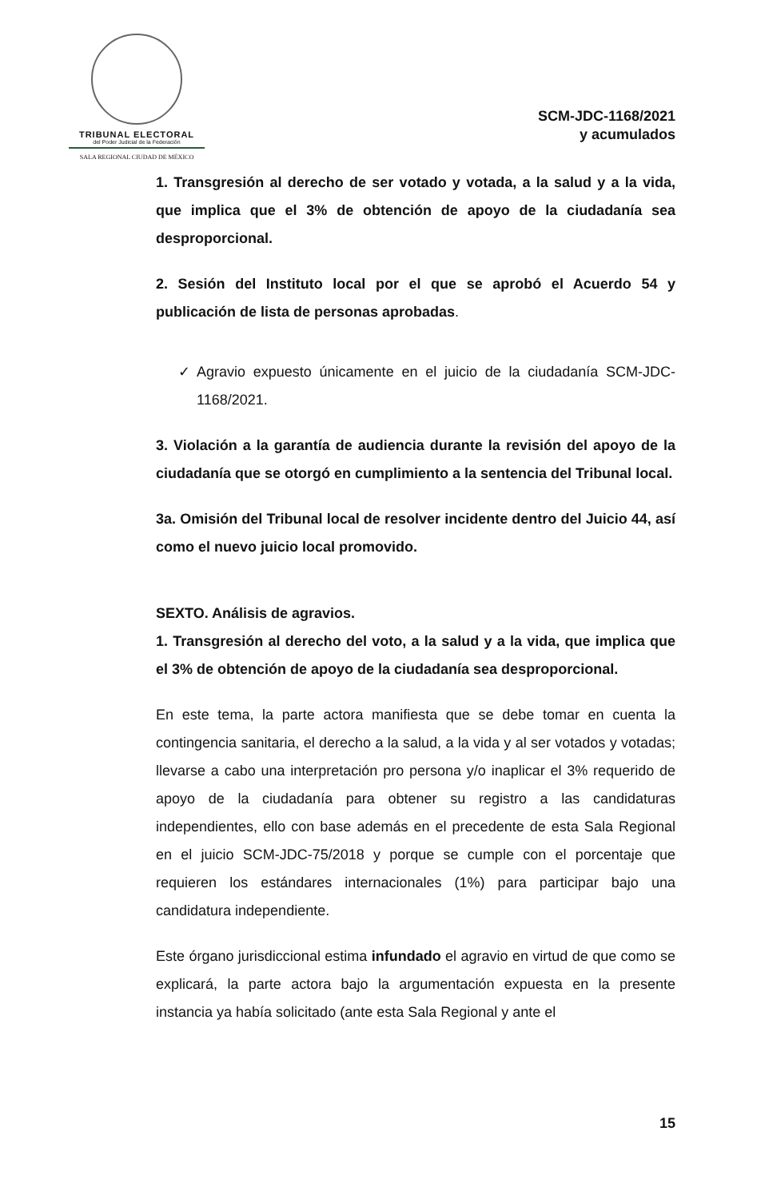TRIBUNAL ELECTORAL
del Poder Judicial de la Federación
SALA REGIONAL CIUDAD DE MÉXICO
SCM-JDC-1168/2021
y acumulados
1. Transgresión al derecho de ser votado y votada, a la salud y a la vida, que implica que el 3% de obtención de apoyo de la ciudadanía sea desproporcional.
2. Sesión del Instituto local por el que se aprobó el Acuerdo 54 y publicación de lista de personas aprobadas.
✓ Agravio expuesto únicamente en el juicio de la ciudadanía SCM-JDC-1168/2021.
3. Violación a la garantía de audiencia durante la revisión del apoyo de la ciudadanía que se otorgó en cumplimiento a la sentencia del Tribunal local.
3a. Omisión del Tribunal local de resolver incidente dentro del Juicio 44, así como el nuevo juicio local promovido.
SEXTO. Análisis de agravios.
1. Transgresión al derecho del voto, a la salud y a la vida, que implica que el 3% de obtención de apoyo de la ciudadanía sea desproporcional.
En este tema, la parte actora manifiesta que se debe tomar en cuenta la contingencia sanitaria, el derecho a la salud, a la vida y al ser votados y votadas; llevarse a cabo una interpretación pro persona y/o inaplicar el 3% requerido de apoyo de la ciudadanía para obtener su registro a las candidaturas independientes, ello con base además en el precedente de esta Sala Regional en el juicio SCM-JDC-75/2018 y porque se cumple con el porcentaje que requieren los estándares internacionales (1%) para participar bajo una candidatura independiente.
Este órgano jurisdiccional estima infundado el agravio en virtud de que como se explicará, la parte actora bajo la argumentación expuesta en la presente instancia ya había solicitado (ante esta Sala Regional y ante el
15